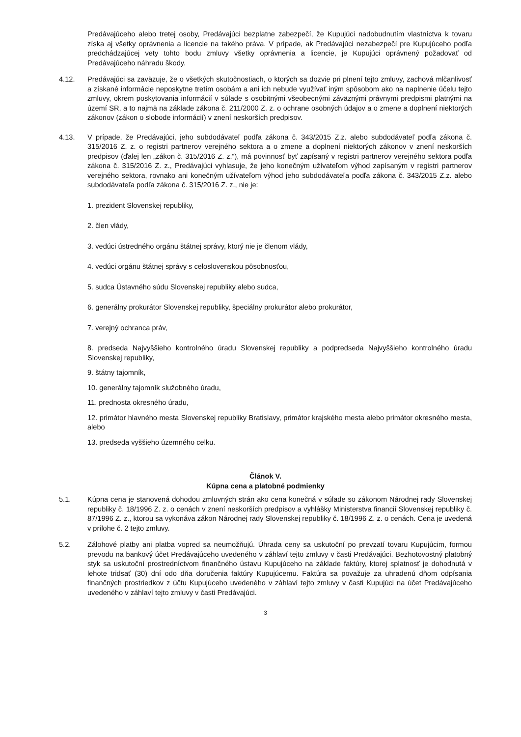Predávajúceho alebo tretej osoby, Predávajúci bezplatne zabezpečí, že Kupujúci nadobudnutím vlastníctva k tovaru získa aj všetky oprávnenia a licencie na takého práva. V prípade, ak Predávajúci nezabezpečí pre Kupujúceho podľa predchádzajúcej vety tohto bodu zmluvy všetky oprávnenia a licencie, je Kupujúci oprávnený požadovať od Predávajúceho náhradu škody.
4.12. Predávajúci sa zaväzuje, že o všetkých skutočnostiach, o ktorých sa dozvie pri plnení tejto zmluvy, zachová mlčanlivosť a získané informácie neposkytne tretím osobám a ani ich nebude využívať iným spôsobom ako na naplnenie účelu tejto zmluvy, okrem poskytovania informácií v súlade s osobitnými všeobecnými záväznými právnymi predpismi platnými na území SR, a to najmä na základe zákona č. 211/2000 Z. z. o ochrane osobných údajov a o zmene a doplnení niektorých zákonov (zákon o slobode informácií) v znení neskorších predpisov.
4.13. V prípade, že Predávajúci, jeho subdodávateľ podľa zákona č. 343/2015 Z.z. alebo subdodávateľ podľa zákona č. 315/2016 Z. z. o registri partnerov verejného sektora a o zmene a doplnení niektorých zákonov v znení neskorších predpisov (ďalej len „zákon č. 315/2016 Z. z.“), má povinnosť byť zapísaný v registri partnerov verejného sektora podľa zákona č. 315/2016 Z. z., Predávajúci vyhlasuje, že jeho konečným užívateľom výhod zapísaným v registri partnerov verejného sektora, rovnako ani konečným užívateľom výhod jeho subdodávateľa podľa zákona č. 343/2015 Z.z. alebo subdodávateľa podľa zákona č. 315/2016 Z. z., nie je:
1. prezident Slovenskej republiky,
2. člen vlády,
3. vedúci ústredného orgánu štátnej správy, ktorý nie je členom vlády,
4. vedúci orgánu štátnej správy s celoslovenskou pôsobnosťou,
5. sudca Ústavného súdu Slovenskej republiky alebo sudca,
6. generálny prokurátor Slovenskej republiky, špeciálny prokurátor alebo prokurátor,
7. verejný ochranca práv,
8. predseda Najvyššieho kontrolného úradu Slovenskej republiky a podpredseda Najvyššieho kontrolného úradu Slovenskej republiky,
9. štátny tajomník,
10. generálny tajomník služobného úradu,
11. prednosta okresného úradu,
12. primátor hlavného mesta Slovenskej republiky Bratislavy, primátor krajského mesta alebo primátor okresného mesta, alebo
13. predseda vyššieho územného celku.
Článok V.
Kúpna cena a platobné podmienky
5.1. Kúpna cena je stanovená dohodou zmluvných strán ako cena konečná v súlade so zákonom Národnej rady Slovenskej republiky č. 18/1996 Z. z. o cenách v znení neskorších predpisov a vyhlášky Ministerstva financií Slovenskej republiky č. 87/1996 Z. z., ktorou sa vykonáva zákon Národnej rady Slovenskej republiky č. 18/1996 Z. z. o cenách. Cena je uvedená v prílohe č. 2 tejto zmluvy.
5.2. Zálohové platby ani platba vopred sa neumožňujú. Úhrada ceny sa uskutoční po prevzatí tovaru Kupujúcim, formou prevodu na bankový účet Predávajúceho uvedeného v záhlaví tejto zmluvy v časti Predávajúci. Bezhotovostný platobný styk sa uskutoční prostredníctvom finančného ústavu Kupujúceho na základe faktúry, ktorej splatnosť je dohodnutá v lehote tridsať (30) dní odo dňa doručenia faktúry Kupujúcemu. Faktúra sa považuje za uhradenú dňom odpísania finančných prostriedkov z účtu Kupujúceho uvedeného v záhlaví tejto zmluvy v časti Kupujúci na účet Predávajúceho uvedeného v záhlaví tejto zmluvy v časti Predávajúci.
3